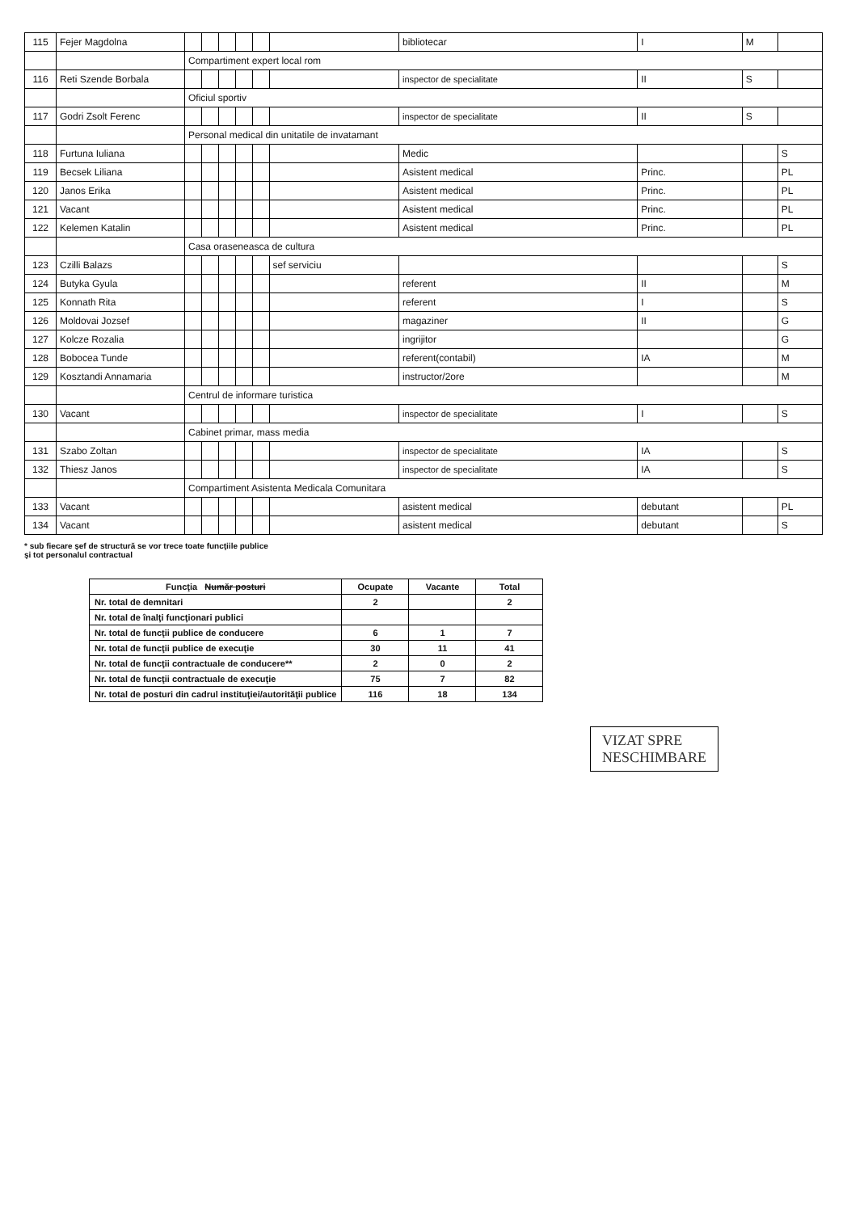| 115 | Fejer Magdolna | | | | | | | bibliotecar | I | M | |
| | | Compartiment expert local rom | | | | | | | | | |
| 116 | Reti Szende Borbala | | | | | | | inspector de specialitate | II | S | |
| | | Oficiul sportiv | | | | | | | | | |
| 117 | Godri Zsolt Ferenc | | | | | | | inspector de specialitate | II | S | |
| | | Personal medical din unitatile de invatamant | | | | | | | | | |
| 118 | Furtuna Iuliana | | | | | | | Medic | | | S |
| 119 | Becsek Liliana | | | | | | | Asistent medical | Princ. | | PL |
| 120 | Janos Erika | | | | | | | Asistent medical | Princ. | | PL |
| 121 | Vacant | | | | | | | Asistent medical | Princ. | | PL |
| 122 | Kelemen Katalin | | | | | | | Asistent medical | Princ. | | PL |
| | | Casa oraseneasca de cultura | | | | | | | | | |
| 123 | Czilli Balazs | | | | | | sef serviciu | | | | S |
| 124 | Butyka Gyula | | | | | | | referent | II | | M |
| 125 | Konnath Rita | | | | | | | referent | I | | S |
| 126 | Moldovai Jozsef | | | | | | | magaziner | II | | G |
| 127 | Kolcze Rozalia | | | | | | | ingrijitor | | | G |
| 128 | Bobocea Tunde | | | | | | | referent(contabil) | IA | | M |
| 129 | Kosztandi Annamaria | | | | | | | instructor/2ore | | | M |
| | | Centrul de informare turistica | | | | | | | | | |
| 130 | Vacant | | | | | | | inspector de specialitate | I | | S |
| | | Cabinet primar, mass media | | | | | | | | | |
| 131 | Szabo Zoltan | | | | | | | inspector de specialitate | IA | | S |
| 132 | Thiesz Janos | | | | | | | inspector de specialitate | IA | | S |
| | | Compartiment Asistenta Medicala Comunitara | | | | | | | | | |
| 133 | Vacant | | | | | | | asistent medical | debutant | | PL |
| 134 | Vacant | | | | | | | asistent medical | debutant | | S |
* sub fiecare şef de structură se vor trece toate funcţiile publice
şi tot personalul contractual
| Funcţia Număr posturi | Ocupate | Vacante | Total |
| --- | --- | --- | --- |
| Nr. total de demnitari | 2 | | 2 |
| Nr. total de înalţi funcţionari publici | | | |
| Nr. total de funcţii publice de conducere | 6 | 1 | 7 |
| Nr. total de funcţii publice de execuţie | 30 | 11 | 41 |
| Nr. total de funcţii contractuale de conducere** | 2 | 0 | 2 |
| Nr. total de funcţii contractuale de execuţie | 75 | 7 | 82 |
| Nr. total de posturi din cadrul instituţiei/autorităţii publice | 116 | 18 | 134 |
VIZAT SPRE
NESCHIMBARE